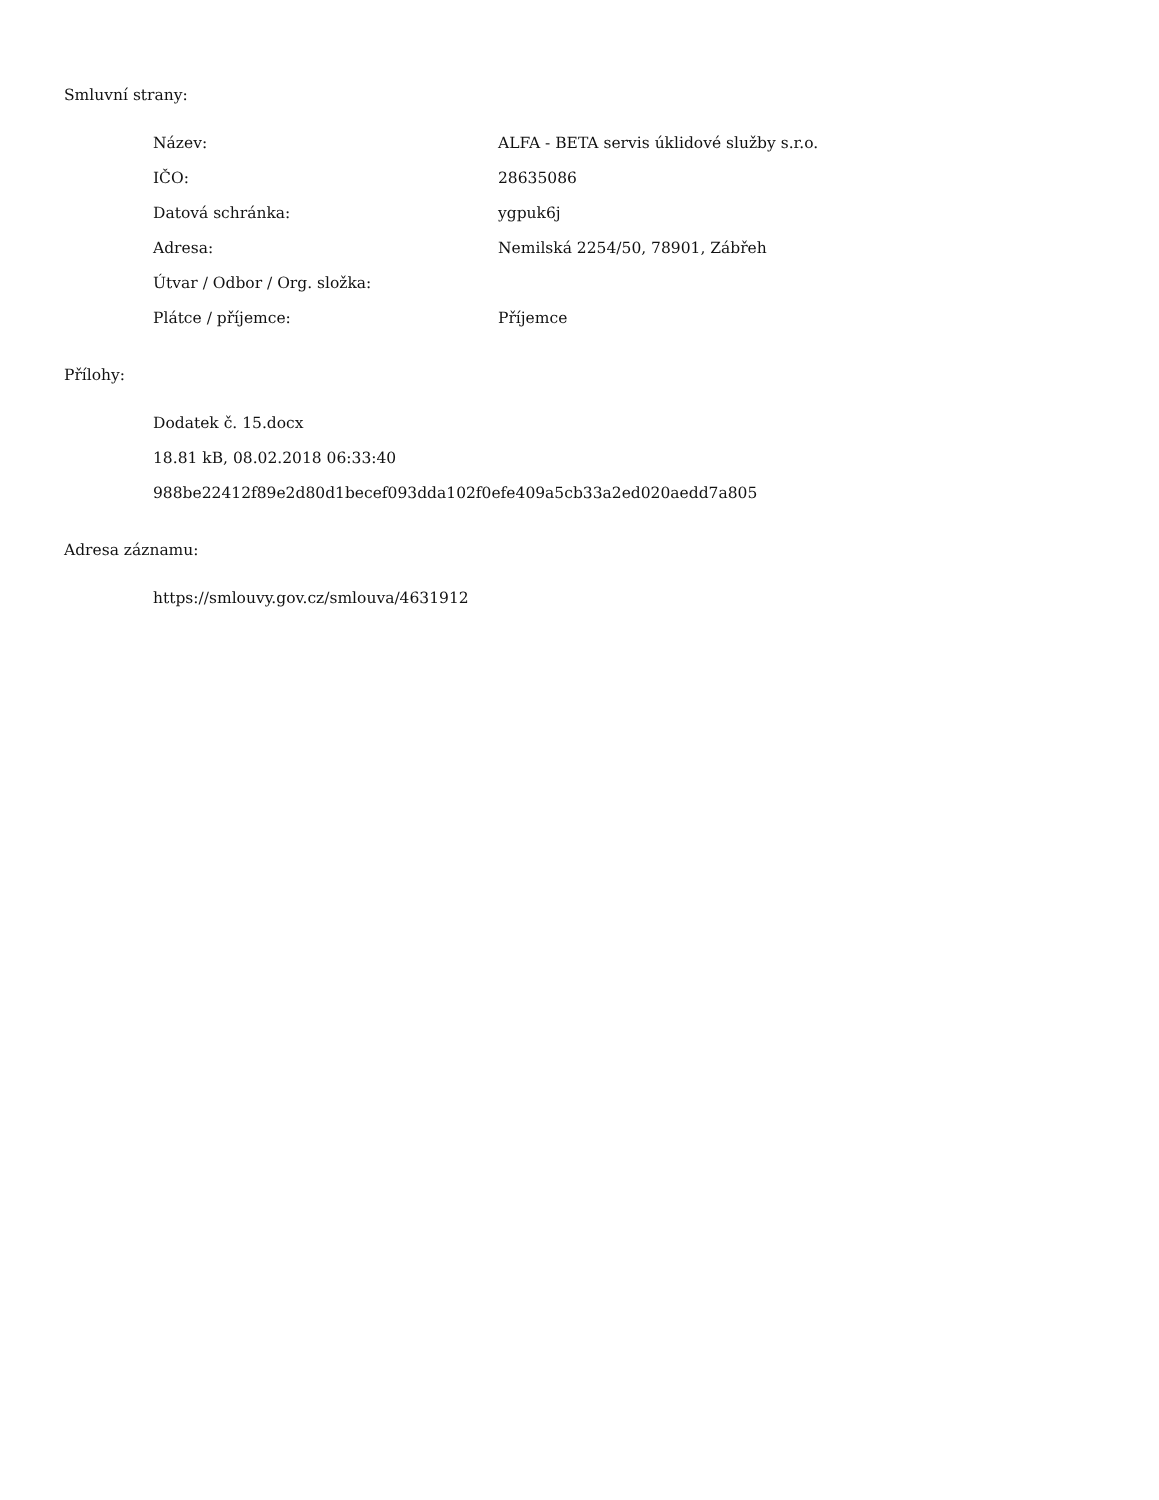Smluvní strany:
| Název: | ALFA - BETA servis úklidové služby s.r.o. |
| IČO: | 28635086 |
| Datová schránka: | ygpuk6j |
| Adresa: | Nemilská 2254/50, 78901, Zábřeh |
| Útvar / Odbor / Org. složka: | |
| Plátce / příjemce: | Příjemce |
Přílohy:
Dodatek č. 15.docx
18.81 kB, 08.02.2018 06:33:40
988be22412f89e2d80d1becef093dda102f0efe409a5cb33a2ed020aedd7a805
Adresa záznamu:
https://smlouvy.gov.cz/smlouva/4631912